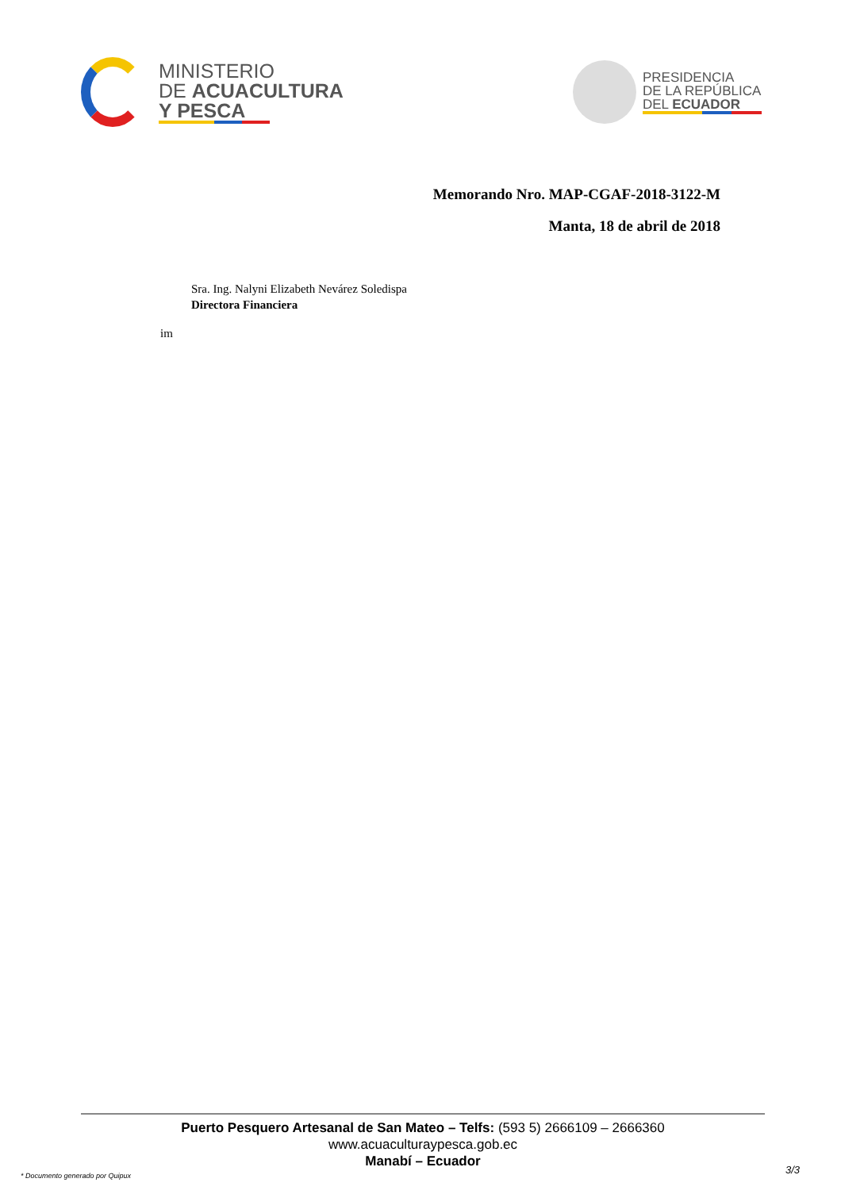MINISTERIO
DE ACUACULTURA
Y PESCA
PRESIDENCIA
DE LA REPÚBLICA
DEL ECUADOR
Memorando Nro. MAP-CGAF-2018-3122-M
Manta, 18 de abril de 2018
Sra. Ing. Nalyni Elizabeth Nevárez Soledispa
Directora Financiera
im
Puerto Pesquero Artesanal de San Mateo – Telfs: (593 5) 2666109 – 2666360
www.acuaculturaypesca.gob.ec
Manabí – Ecuador
* Documento generado por Quipux
3/3